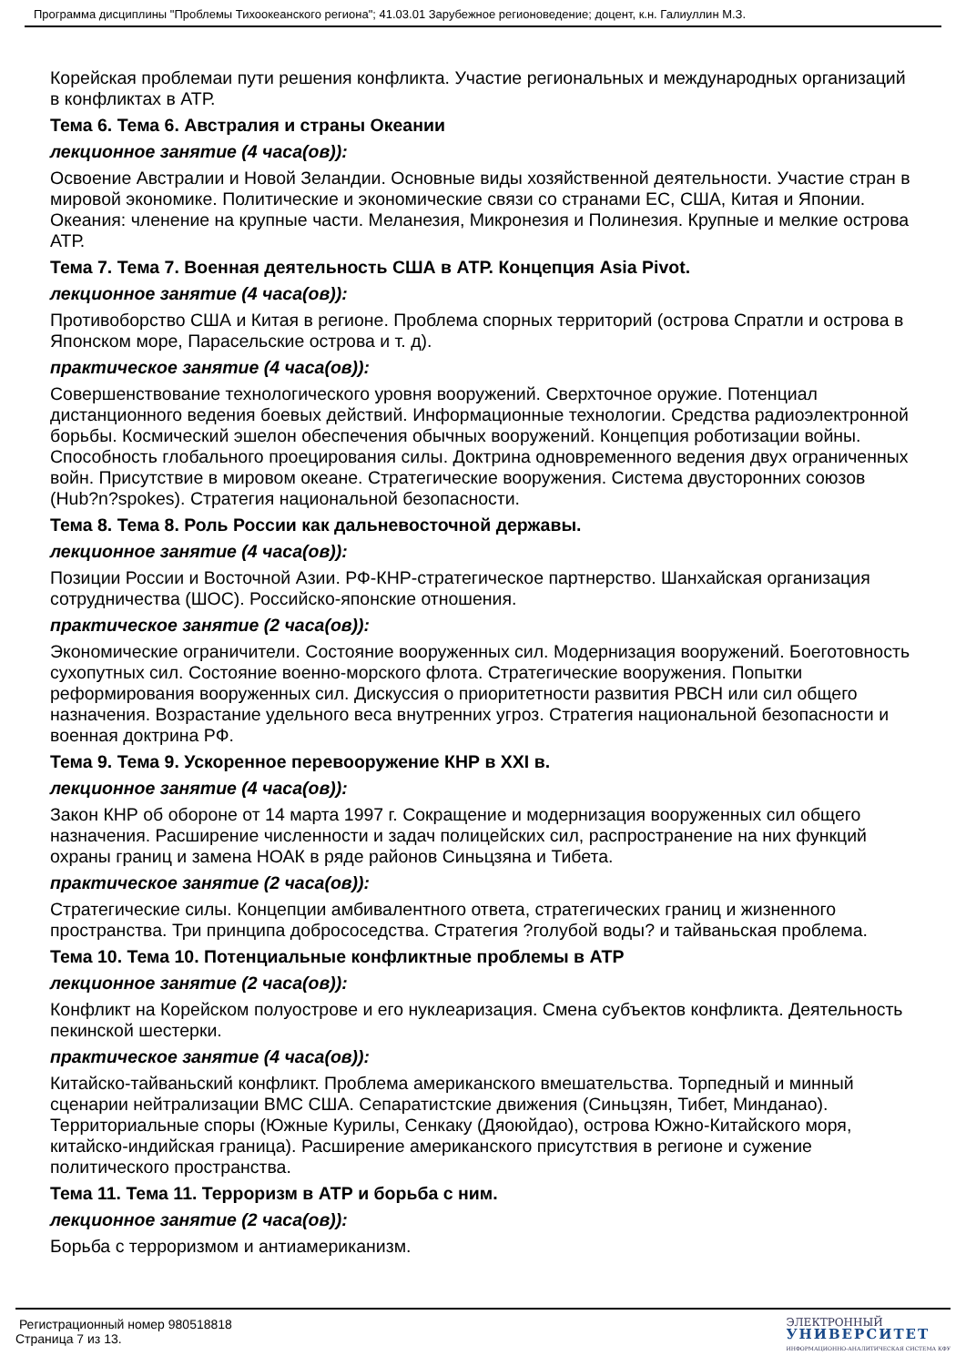Программа дисциплины "Проблемы Тихоокеанского региона"; 41.03.01 Зарубежное регионоведение; доцент, к.н. Галиуллин М.З.
Корейская проблемаи пути решения конфликта. Участие региональных и международных организаций в конфликтах в АТР.
Тема 6. Тема 6. Австралия и страны Океании
лекционное занятие (4 часа(ов)):
Освоение Австралии и Новой Зеландии. Основные виды хозяйственной деятельности. Участие стран в мировой экономике. Политические и экономические связи со странами ЕС, США, Китая и Японии. Океания: членение на крупные части. Меланезия, Микронезия и Полинезия. Крупные и мелкие острова АТР.
Тема 7. Тема 7. Военная деятельность США в АТР. Концепция Asia Pivot.
лекционное занятие (4 часа(ов)):
Противоборство США и Китая в регионе. Проблема спорных территорий (острова Спратли и острова в Японском море, Парасельские острова и т. д).
практическое занятие (4 часа(ов)):
Совершенствование технологического уровня вооружений. Сверхточное оружие. Потенциал дистанционного ведения боевых действий. Информационные технологии. Средства радиоэлектронной борьбы. Космический эшелон обеспечения обычных вооружений. Концепция роботизации войны. Способность глобального проецирования силы. Доктрина одновременного ведения двух ограниченных войн. Присутствие в мировом океане. Стратегические вооружения. Система двусторонних союзов (Hub?n?spokes). Стратегия национальной безопасности.
Тема 8. Тема 8. Роль России как дальневосточной державы.
лекционное занятие (4 часа(ов)):
Позиции России и Восточной Азии. РФ-КНР-стратегическое партнерство. Шанхайская организация сотрудничества (ШОС). Российско-японские отношения.
практическое занятие (2 часа(ов)):
Экономические ограничители. Состояние вооруженных сил. Модернизация вооружений. Боеготовность сухопутных сил. Состояние военно-морского флота. Стратегические вооружения. Попытки реформирования вооруженных сил. Дискуссия о приоритетности развития РВСН или сил общего назначения. Возрастание удельного веса внутренних угроз. Стратегия национальной безопасности и военная доктрина РФ.
Тема 9. Тема 9. Ускоренное перевооружение КНР в XXI в.
лекционное занятие (4 часа(ов)):
Закон КНР об обороне от 14 марта 1997 г. Сокращение и модернизация вооруженных сил общего назначения. Расширение численности и задач полицейских сил, распространение на них функций охраны границ и замена НОАК в ряде районов Синьцзяна и Тибета.
практическое занятие (2 часа(ов)):
Стратегические силы. Концепции амбивалентного ответа, стратегических границ и жизненного пространства. Три принципа добрососедства. Стратегия ?голубой воды? и тайваньская проблема.
Тема 10. Тема 10. Потенциальные конфликтные проблемы в АТР
лекционное занятие (2 часа(ов)):
Конфликт на Корейском полуострове и его нуклеаризация. Смена субъектов конфликта. Деятельность пекинской шестерки.
практическое занятие (4 часа(ов)):
Китайско-тайваньский конфликт. Проблема американского вмешательства. Торпедный и минный сценарии нейтрализации ВМС США. Сепаратистские движения (Синьцзян, Тибет, Минданао). Территориальные споры (Южные Курилы, Сенкаку (Дяоюйдао), острова Южно-Китайского моря, китайско-индийская граница). Расширение американского присутствия в регионе и сужение политического пространства.
Тема 11. Тема 11. Терроризм в АТР и борьба с ним.
лекционное занятие (2 часа(ов)):
Борьба с терроризмом и антиамериканизм.
Регистрационный номер 980518818
Страница 7 из 13.
ЭЛЕКТРОННЫЙ
УНИВЕРСИТЕТ
ИНФОРМАЦИОННО-АНАЛИТИЧЕСКАЯ СИСТЕМА КФУ